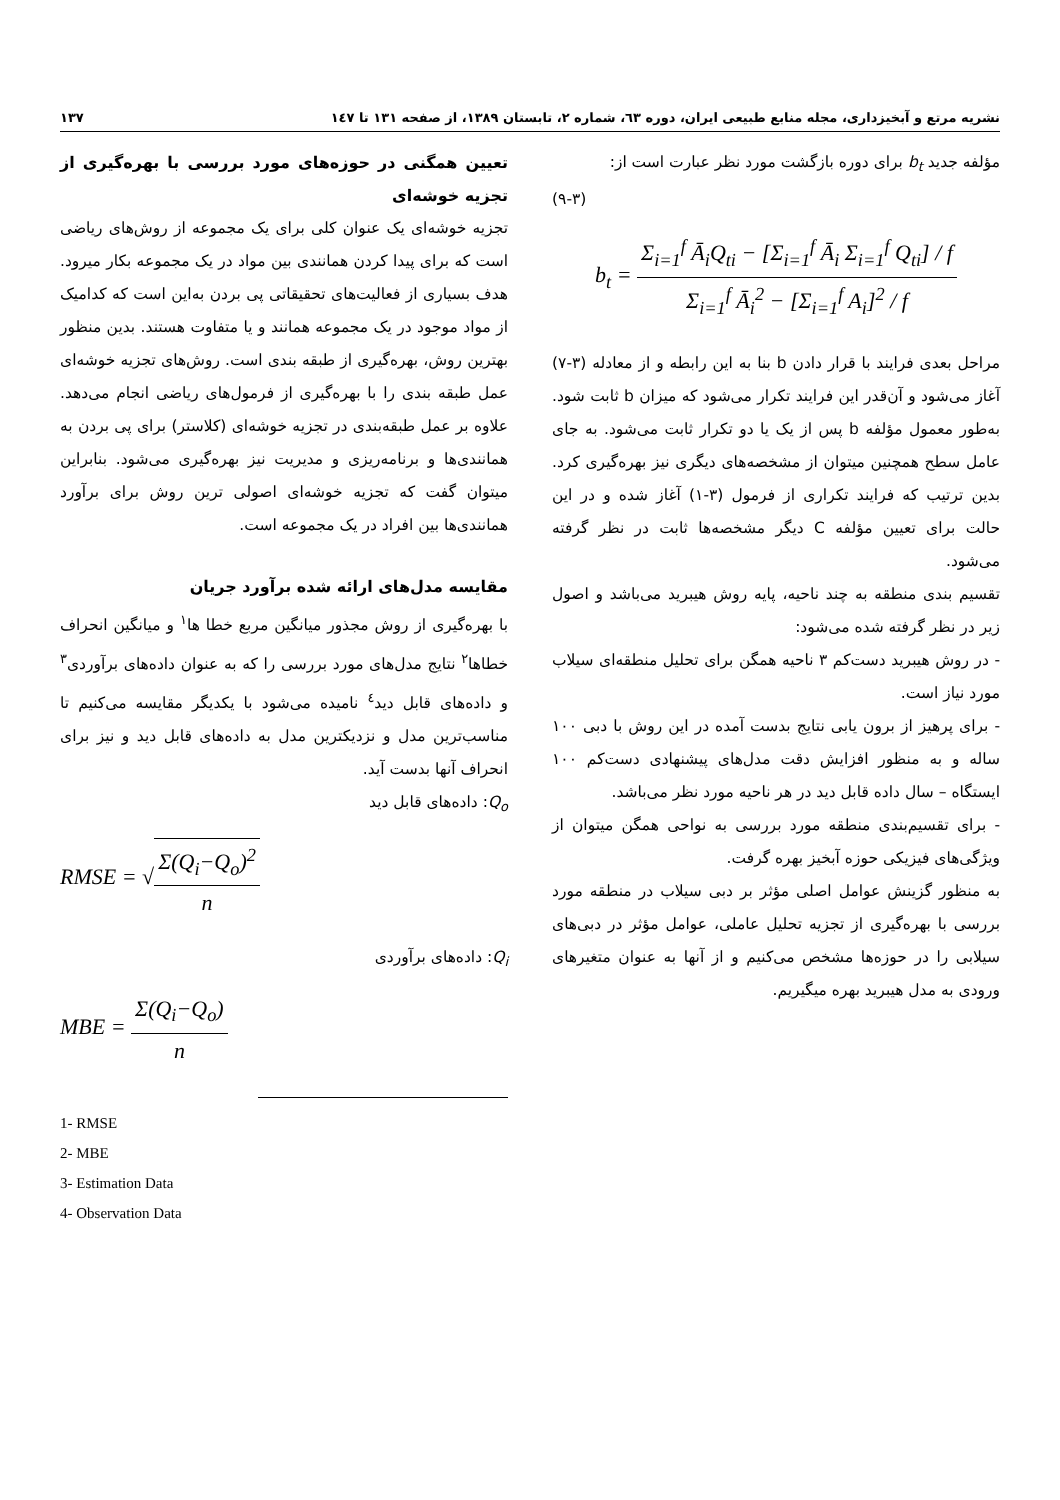نشریه مرتع و آبخیزداری، مجله منابع طبیعی ایران، دوره ٦٣، شماره ٢، تابستان ١٣٨٩، از صفحه ١٣١ تا ١٤٧ ١٣٧
مؤلفه جدید b<sub>t</sub> برای دوره بازگشت مورد نظر عبارت است از:
(٣-٩)
b<sub>t</sub> = Σ<sub>i=1</sub><sup>f</sup> Ā<sub>i</sub>Q<sub>ti</sub> − [Σ<sub>i=1</sub><sup>f</sup> Ā<sub>i</sub> Σ<sub>i=1</sub><sup>f</sup> Q<sub>ti</sub>] / f Σ<sub>i=1</sub><sup>f</sup> Ā<sub>i</sub><sup>2</sup> − [Σ<sub>i=1</sub><sup>f</sup> A<sub>i</sub>]<sup>2</sup> / f
مراحل بعدی فرایند با قرار دادن b بنا به این رابطه و از معادله (٣-٧) آغاز می‌شود و آن‌قدر این فرایند تکرار می‌شود که میزان b ثابت شود. به‌طور معمول مؤلفه b پس از یک یا دو تکرار ثابت می‌شود. به جای عامل سطح همچنین میتوان از مشخصه‌های دیگری نیز بهره‌گیری کرد. بدین ترتیب که فرایند تکراری از فرمول (٣-١) آغاز شده و در این حالت برای تعیین مؤلفه C دیگر مشخصه‌ها ثابت در نظر گرفته می‌شود.
تقسیم بندی منطقه به چند ناحیه، پایه روش هیبرید می‌باشد و اصول زیر در نظر گرفته شده می‌شود:
- در روش هیبرید دست‌کم ٣ ناحیه همگن برای تحلیل منطقه‌ای سیلاب مورد نیاز است.
- برای پرهیز از برون یابی نتایج بدست آمده در این روش با دبی ١٠٠ ساله و به منظور افزایش دقت مدل‌های پیشنهادی دست‌کم ١٠٠ ایستگاه – سال داده قابل دید در هر ناحیه مورد نظر می‌باشد.
- برای تقسیم‌بندی منطقه مورد بررسی به نواحی همگن میتوان از ویژگی‌های فیزیکی حوزه آبخیز بهره گرفت.
به منظور گزینش عوامل اصلی مؤثر بر دبی سیلاب در منطقه مورد بررسی با بهره‌گیری از تجزیه تحلیل عاملی، عوامل مؤثر در دبی‌های سیلابی را در حوزه‌ها مشخص می‌کنیم و از آنها به عنوان متغیرهای ورودی به مدل هیبرید بهره میگیریم.
تعیین همگنی در حوزه‌های مورد بررسی با بهره‌گیری از تجزیه خوشه‌ای
تجزیه خوشه‌ای یک عنوان کلی برای یک مجموعه از روش‌های ریاضی است که برای پیدا کردن همانندی بین مواد در یک مجموعه بکار میرود. هدف بسیاری از فعالیت‌های تحقیقاتی پی بردن به‌این است که کدامیک از مواد موجود در یک مجموعه همانند و یا متفاوت هستند. بدین منظور بهترین روش، بهره‌گیری از طبقه بندی است. روش‌های تجزیه خوشه‌ای عمل طبقه بندی را با بهره‌گیری از فرمول‌های ریاضی انجام می‌دهد. علاوه بر عمل طبقه‌بندی در تجزیه خوشه‌ای (کلاستر) برای پی بردن به همانندی‌ها و برنامه‌ریزی و مدیریت نیز بهره‌گیری می‌شود. بنابراین میتوان گفت که تجزیه خوشه‌ای اصولی ترین روش برای برآورد همانندی‌ها بین افراد در یک مجموعه است.
مقایسه مدل‌های ارائه شده برآورد جریان
با بهره‌گیری از روش مجذور میانگین مربع خطا ها<sup>١</sup> و میانگین انحراف خطاها<sup>٢</sup> نتایج مدل‌های مورد بررسی را که به عنوان داده‌های برآوردی<sup>٣</sup> و داده‌های قابل دید<sup>٤</sup> نامیده می‌شود با یکدیگر مقایسه می‌کنیم تا مناسب‌ترین مدل و نزدیکترین مدل به داده‌های قابل دید و نیز برای انحراف آنها بدست آید.
Q<sub>o</sub>: داده‌های قابل دید
RMSE = √Σ(Q<sub>i</sub>−Q<sub>o</sub>)<sup>2</sup> n
Q<sub>i</sub>: داده‌های برآوردی
MBE = Σ(Q<sub>i</sub>−Q<sub>o</sub>) n
1- RMSE
2- MBE
3- Estimation Data
4- Observation Data